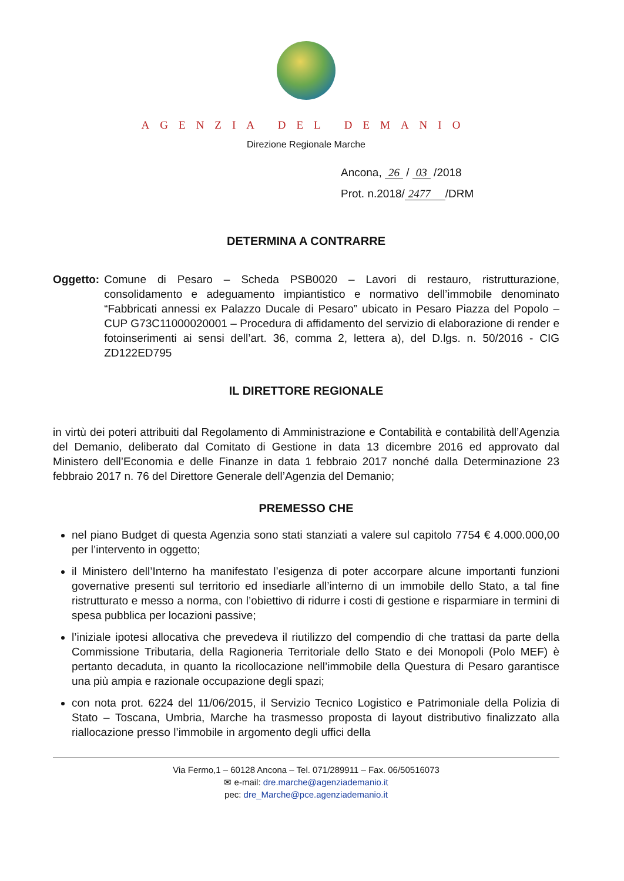AGENZIA DEL DEMANIO
Direzione Regionale Marche
Ancona, 26 / 03 /2018
Prot. n.2018/ 2477 /DRM
DETERMINA A CONTRARRE
Oggetto: Comune di Pesaro – Scheda PSB0020 – Lavori di restauro, ristrutturazione, consolidamento e adeguamento impiantistico e normativo dell’immobile denominato “Fabbricati annessi ex Palazzo Ducale di Pesaro” ubicato in Pesaro Piazza del Popolo – CUP G73C11000020001 – Procedura di affidamento del servizio di elaborazione di render e fotoinserimenti ai sensi dell’art. 36, comma 2, lettera a), del D.lgs. n. 50/2016 - CIG ZD122ED795
IL DIRETTORE REGIONALE
in virtù dei poteri attribuiti dal Regolamento di Amministrazione e Contabilità e contabilità dell’Agenzia del Demanio, deliberato dal Comitato di Gestione in data 13 dicembre 2016 ed approvato dal Ministero dell’Economia e delle Finanze in data 1 febbraio 2017 nonché dalla Determinazione 23 febbraio 2017 n. 76 del Direttore Generale dell’Agenzia del Demanio;
PREMESSO CHE
nel piano Budget di questa Agenzia sono stati stanziati a valere sul capitolo 7754 € 4.000.000,00 per l’intervento in oggetto;
il Ministero dell’Interno ha manifestato l’esigenza di poter accorpare alcune importanti funzioni governative presenti sul territorio ed insediarle all’interno di un immobile dello Stato, a tal fine ristrutturato e messo a norma, con l’obiettivo di ridurre i costi di gestione e risparmiare in termini di spesa pubblica per locazioni passive;
l’iniziale ipotesi allocativa che prevedeva il riutilizzo del compendio di che trattasi da parte della Commissione Tributaria, della Ragioneria Territoriale dello Stato e dei Monopoli (Polo MEF) è pertanto decaduta, in quanto la ricollocazione nell’immobile della Questura di Pesaro garantisce una più ampia e razionale occupazione degli spazi;
con nota prot. 6224 del 11/06/2015, il Servizio Tecnico Logistico e Patrimoniale della Polizia di Stato – Toscana, Umbria, Marche ha trasmesso proposta di layout distributivo finalizzato alla riallocazione presso l’immobile in argomento degli uffici della
Via Fermo,1 – 60128 Ancona – Tel. 071/289911 – Fax. 06/50516073
✉ e-mail: dre.marche@agenziademanio.it
pec: dre_Marche@pce.agenziademanio.it